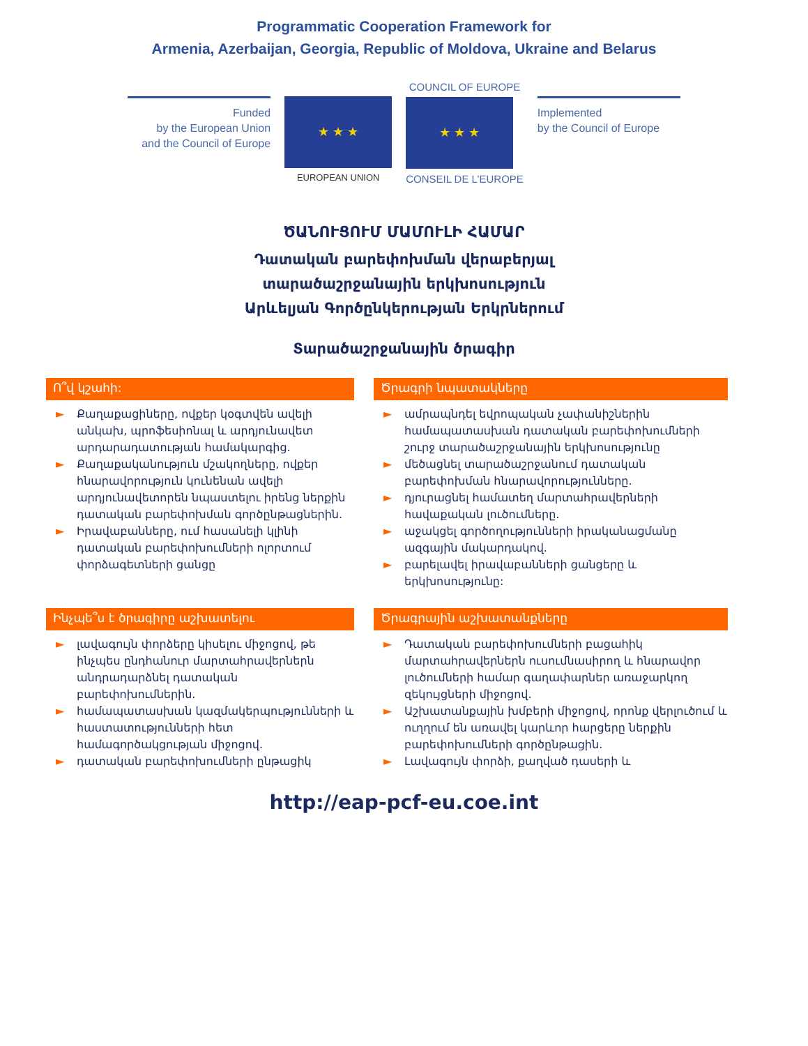Programmatic Cooperation Framework for
Armenia, Azerbaijan, Georgia, Republic of Moldova, Ukraine and Belarus
Funded
by the European Union
and the Council of Europe
★ ★ ★
EUROPEAN UNION
COUNCIL OF EUROPE
★ ★ ★
CONSEIL DE L’EUROPE
Implemented
by the Council of Europe
ԾԱՆՈՒՑՈՒՄ ՄԱՄՈՒԼԻ ՀԱՄԱՐ
Դատական բարեփոխման վերաբերյալ
տարածաշրջանային երկխոսություն
Արևելյան Գործընկերության Երկրներում
Տարածաշրջանային ծրագիր
Ո՞վ կշահի:
► Քաղաքացիները, ովքեր կօգտվեն ավելի անկախ, պրոֆեսիոնալ և արդյունավետ արդարադատության համակարգից.
► Քաղաքականություն մշակողները, ովքեր հնարավորություն կունենան ավելի արդյունավետորեն նպաստելու իրենց ներքին դատական բարեփոխման գործընթացներին.
► Իրավաբանները, ում հասանելի կլինի դատական բարեփոխումների ոլորտում փորձագետների ցանցը
Ծրագրի նպատակները
► ամրապնդել եվրոպական չափանիշներին համապատասխան դատական բարեփոխումների շուրջ տարածաշրջանային երկխոսությունը
► մեծացնել տարածաշրջանում դատական բարեփոխման հնարավորությունները.
► դյուրացնել համատեղ մարտահրավերների հավաքական լուծումները.
► աջակցել գործողությունների իրականացմանը ազգային մակարդակով.
► բարելավել իրավաբանների ցանցերը և երկխոսությունը:
Ինչպե՞ս է ծրագիրը աշխատելու
► լավագույն փորձերը կիսելու միջոցով, թե ինչպես ընդհանուր մարտահրավերներն անդրադարձնել դատական բարեփոխումներին.
► համապատասխան կազմակերպությունների և հաստատությունների հետ համագործակցության միջոցով.
► դատական բարեփոխումների ընթացիկ
Ծրագրային աշխատանքները
► Դատական բարեփոխումների բացահիկ մարտահրավերներն ուսումնասիրող և հնարավոր լուծումների համար գաղափարներ առաջարկող զեկույցների միջոցով.
► Աշխատանքային խմբերի միջոցով, որոնք վերլուծում և ուղղում են առավել կարևոր հարցերը ներքին բարեփոխումների գործընթացին.
► Լավագույն փորձի, քաղված դասերի և
http://eap-pcf-eu.coe.int